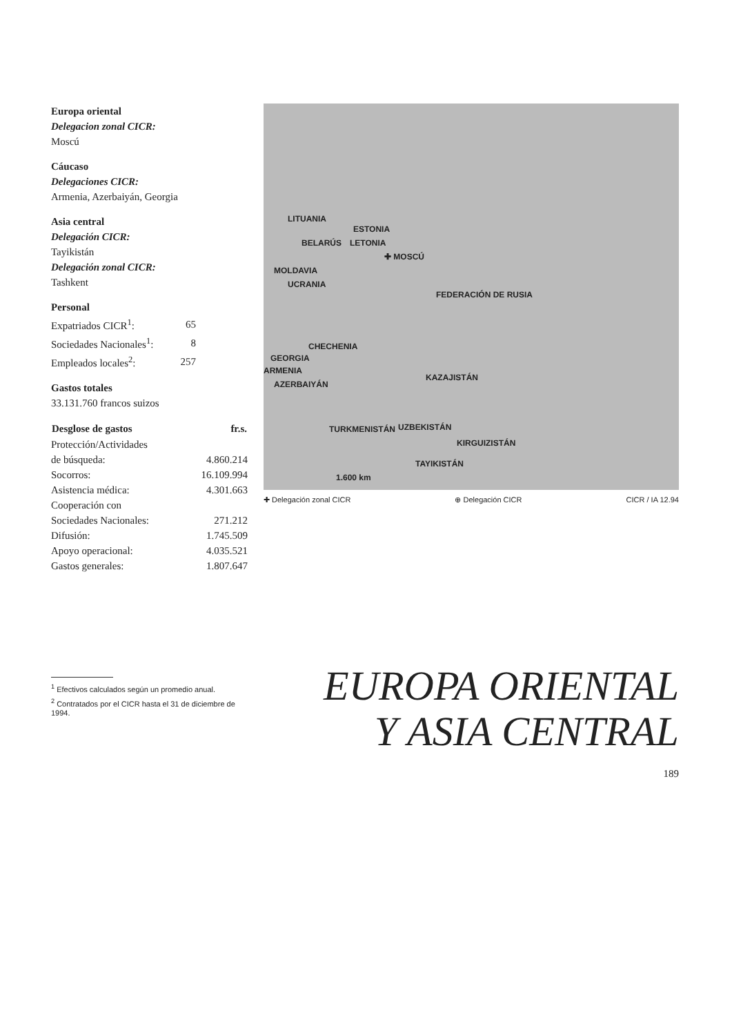Europa oriental
Delegacion zonal CICR:
Moscú
Cáucaso
Delegaciones CICR:
Armenia, Azerbaiyán, Georgia
Asia central
Delegación CICR:
Tayikistán
Delegación zonal CICR:
Tashkent
Personal
| Expatriados CICR<sup>1</sup>: | 65 |
| Sociedades Nacionales<sup>1</sup>: | 8 |
| Empleados locales<sup>2</sup>: | 257 |
Gastos totales
33.131.760 francos suizos
| Desglose de gastos | fr.s. |
| --- | --- |
| Protección/Actividades | |
| de búsqueda: | 4.860.214 |
| Socorros: | 16.109.994 |
| Asistencia médica: | 4.301.663 |
| Cooperación con | |
| Sociedades Nacionales: | 271.212 |
| Difusión: | 1.745.509 |
| Apoyo operacional: | 4.035.521 |
| Gastos generales: | 1.807.647 |
<sup>1</sup> Efectivos calculados según un promedio anual.
<sup>2</sup> Contratados por el CICR hasta el 31 de diciembre de 1994.
LITUANIA
ESTONIA
BELARÚS LETONIA
✚ MOSCÚ
MOLDAVIA
UCRANIA
FEDERACIÓN DE RUSIA
CHECHENIA
GEORGIA
ARMENIA
AZERBAIYÁN
KAZAJISTÁN
TURKMENISTÁN UZBEKISTÁN
KIRGUIZISTÁN
TAYIKISTÁN
1.600 km
✚ Delegación zonal CICR ⊕ Delegación CICR CICR / IA 12.94
EUROPA ORIENTAL
Y ASIA CENTRAL
189